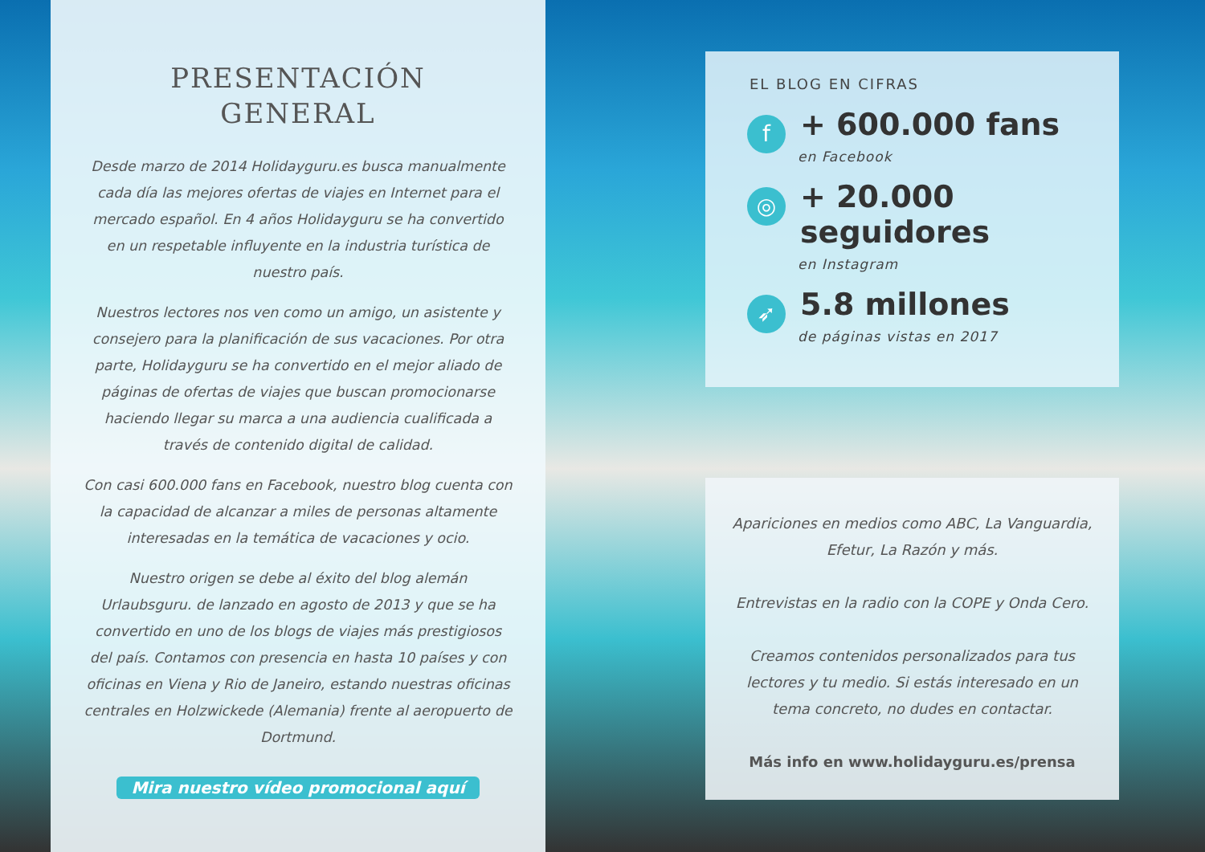PRESENTACIÓN
GENERAL
Desde marzo de 2014 Holidayguru.es busca manualmente cada día las mejores ofertas de viajes en Internet para el mercado español. En 4 años Holidayguru se ha convertido en un respetable influyente en la industria turística de nuestro país.
Nuestros lectores nos ven como un amigo, un asistente y consejero para la planificación de sus vacaciones. Por otra parte, Holidayguru se ha convertido en el mejor aliado de páginas de ofertas de viajes que buscan promocionarse haciendo llegar su marca a una audiencia cualificada a través de contenido digital de calidad.
Con casi 600.000 fans en Facebook, nuestro blog cuenta con la capacidad de alcanzar a miles de personas altamente interesadas en la temática de vacaciones y ocio.
Nuestro origen se debe al éxito del blog alemán Urlaubsguru. de lanzado en agosto de 2013 y que se ha convertido en uno de los blogs de viajes más prestigiosos del país. Contamos con presencia en hasta 10 países y con oficinas en Viena y Rio de Janeiro, estando nuestras oficinas centrales en Holzwickede (Alemania) frente al aeropuerto de Dortmund.
Mira nuestro vídeo promocional aquí
EL BLOG EN CIFRAS
f
+ 600.000 fans
en Facebook
◎
+ 20.000 seguidores
en Instagram
➶
5.8 millones
de páginas vistas en 2017
Apariciones en medios como ABC, La Vanguardia, Efetur, La Razón y más.
Entrevistas en la radio con la COPE y Onda Cero.
Creamos contenidos personalizados para tus lectores y tu medio. Si estás interesado en un tema concreto, no dudes en contactar.
Más info en www.holidayguru.es/prensa